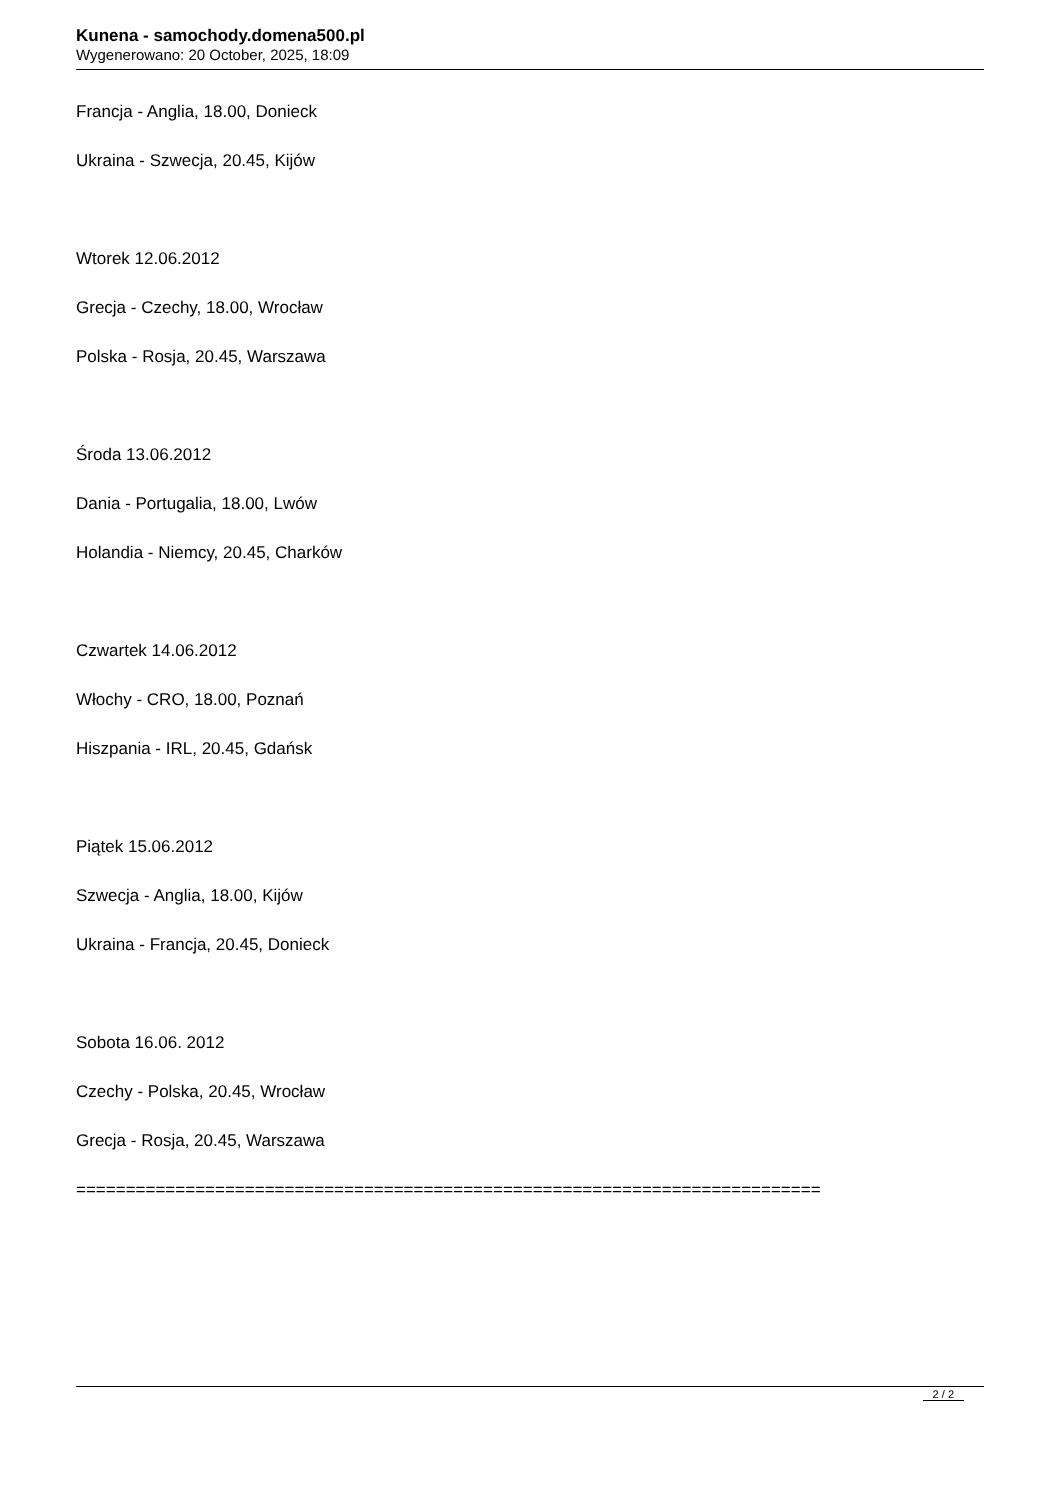Kunena - samochody.domena500.pl
Wygenerowano: 20 October, 2025, 18:09
Francja - Anglia, 18.00, Donieck
Ukraina - Szwecja, 20.45, Kijów
Wtorek 12.06.2012
Grecja - Czechy, 18.00, Wrocław
Polska - Rosja, 20.45, Warszawa
Środa 13.06.2012
Dania - Portugalia, 18.00, Lwów
Holandia - Niemcy, 20.45, Charków
Czwartek 14.06.2012
Włochy - CRO, 18.00, Poznań
Hiszpania - IRL, 20.45, Gdańsk
Piątek 15.06.2012
Szwecja - Anglia, 18.00, Kijów
Ukraina - Francja, 20.45, Donieck
Sobota 16.06. 2012
Czechy - Polska, 20.45, Wrocław
Grecja - Rosja, 20.45, Warszawa
===========================================================================
2 / 2